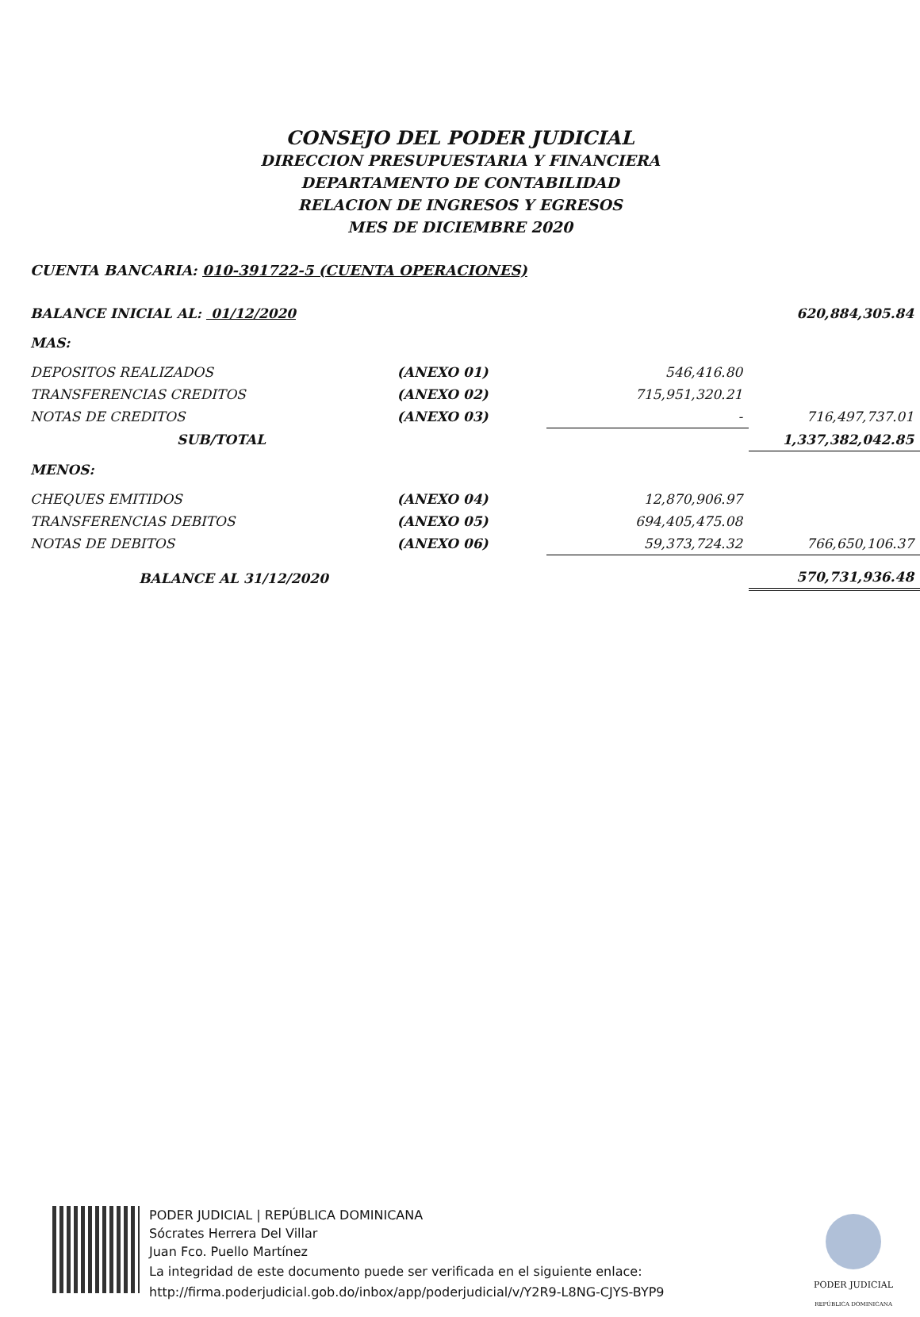CONSEJO DEL PODER JUDICIAL
DIRECCION PRESUPUESTARIA Y FINANCIERA
DEPARTAMENTO DE CONTABILIDAD
RELACION DE INGRESOS Y EGRESOS
MES DE DICIEMBRE 2020
CUENTA BANCARIA: 010-391722-5 (CUENTA OPERACIONES)
| BALANCE INICIAL AL: 01/12/2020 | | | 620,884,305.84 |
| MAS: | | | |
| DEPOSITOS REALIZADOS | (ANEXO 01) | 546,416.80 | |
| TRANSFERENCIAS CREDITOS | (ANEXO 02) | 715,951,320.21 | |
| NOTAS DE CREDITOS | (ANEXO 03) | - | 716,497,737.01 |
| SUB/TOTAL | | | 1,337,382,042.85 |
| MENOS: | | | |
| CHEQUES EMITIDOS | (ANEXO 04) | 12,870,906.97 | |
| TRANSFERENCIAS DEBITOS | (ANEXO 05) | 694,405,475.08 | |
| NOTAS DE DEBITOS | (ANEXO 06) | 59,373,724.32 | 766,650,106.37 |
| BALANCE AL 31/12/2020 | | | 570,731,936.48 |
PODER JUDICIAL | REPÚBLICA DOMINICANA
Sócrates Herrera Del Villar
Juan Fco. Puello Martínez
La integridad de este documento puede ser verificada en el siguiente enlace:
http://firma.poderjudicial.gob.do/inbox/app/poderjudicial/v/Y2R9-L8NG-CJYS-BYP9
PODER JUDICIAL
REPÚBLICA DOMINICANA